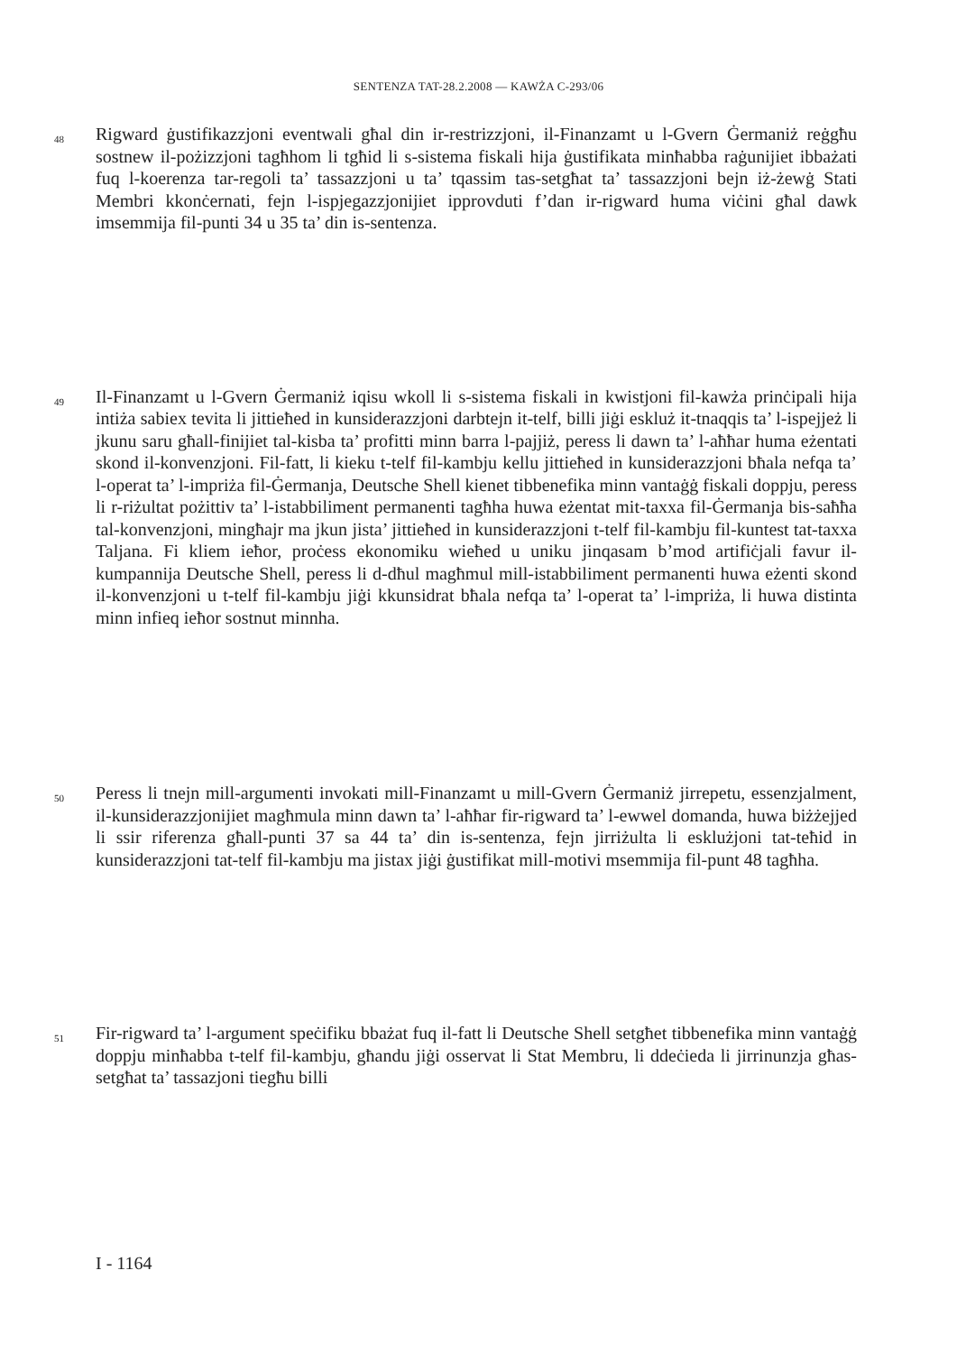SENTENZA TAT-28.2.2008 — KAWŻA C-293/06
48
Rigward ġustifikazzjoni eventwali għal din ir-restrizzjoni, il-Finanzamt u l-Gvern Ġermaniż reġgħu sostnew il-pożizzjoni tagħhom li tgħid li s-sistema fiskali hija ġustifikata minħabba raġunijiet ibbażati fuq l-koerenza tar-regoli ta’ tassazzjoni u ta’ tqassim tas-setgħat ta’ tassazzjoni bejn iż-żewġ Stati Membri kkonċernati, fejn l-ispjegazzjonijiet ipprovduti f’dan ir-rigward huma viċini għal dawk imsemmija fil-punti 34 u 35 ta’ din is-sentenza.
49
Il-Finanzamt u l-Gvern Ġermaniż iqisu wkoll li s-sistema fiskali in kwistjoni fil-kawża prinċipali hija intiża sabiex tevita li jittieħed in kunsiderazzjoni darbtejn it-telf, billi jiġi eskluż it-tnaqqis ta’ l-ispejjeż li jkunu saru għall-finijiet tal-kisba ta’ profitti minn barra l-pajjiż, peress li dawn ta’ l-aħħar huma eżentati skond il-konvenzjoni. Fil-fatt, li kieku t-telf fil-kambju kellu jittieħed in kunsiderazzjoni bħala nefqa ta’ l-operat ta’ l-impriża fil-Ġermanja, Deutsche Shell kienet tibbenefika minn vantaġġ fiskali doppju, peress li r-riżultat pożittiv ta’ l-istabbiliment permanenti tagħha huwa eżentat mit-taxxa fil-Ġermanja bis-saħħa tal-konvenzjoni, mingħajr ma jkun jista’ jittieħed in kunsiderazzjoni t-telf fil-kambju fil-kuntest tat-taxxa Taljana. Fi kliem ieħor, proċess ekonomiku wieħed u uniku jinqasam b’mod artifiċjali favur il-kumpannija Deutsche Shell, peress li d-dħul magħmul mill-istabbiliment permanenti huwa eżenti skond il-konvenzjoni u t-telf fil-kambju jiġi kkunsidrat bħala nefqa ta’ l-operat ta’ l-impriża, li huwa distinta minn infieq ieħor sostnut minnha.
50
Peress li tnejn mill-argumenti invokati mill-Finanzamt u mill-Gvern Ġermaniż jirrepetu, essenzjalment, il-kunsiderazzjonijiet magħmula minn dawn ta’ l-aħħar fir-rigward ta’ l-ewwel domanda, huwa biżżejjed li ssir riferenza għall-punti 37 sa 44 ta’ din is-sentenza, fejn jirriżulta li esklużjoni tat-teħid in kunsiderazzjoni tat-telf fil-kambju ma jistax jiġi ġustifikat mill-motivi msemmija fil-punt 48 tagħha.
51
Fir-rigward ta’ l-argument speċifiku bbażat fuq il-fatt li Deutsche Shell setgħet tibbenefika minn vantaġġ doppju minħabba t-telf fil-kambju, għandu jiġi osservat li Stat Membru, li ddeċieda li jirrinunzja għas-setgħat ta’ tassazjoni tiegħu billi
I - 1164